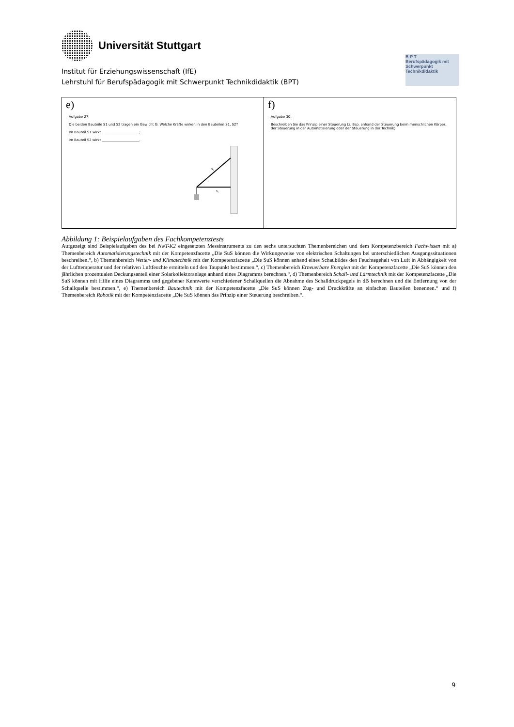Universität Stuttgart
Institut für Erziehungswissenschaft (IfE)
Lehrstuhl für Berufspädagogik mit Schwerpunkt Technikdidaktik (BPT)
B P T
Berufspädagogik mit Schwerpunkt Technikdidaktik
| e) Aufgabe 27: Die beiden Bauteile S1 und S2 tragen ein Gewicht G. Welche Kräfte wirken in den Bauteilen S1, S2? Im Bauteil S1 wirkt ______________________; im Bauteil S2 wirkt ______________________. S₁ S₂ | f) Aufgabe 30: Beschreiben Sie das Prinzip einer Steuerung (z. Bsp. anhand der Steuerung beim menschlichen Körper, der Steuerung in der Automatisierung oder der Steuerung in der Technik) |
Abbildung 1: Beispielaufgaben des Fachkompetenztests
Aufgezeigt sind Beispielaufgaben des bei NwT-K2 eingesetzten Messinstruments zu den sechs untersuchten Themenbereichen und dem Kompetenzbereich Fachwissen mit a) Themenbereich Automatisierungstechnik mit der Kompetenzfacette „Die SuS können die Wirkungsweise von elektrischen Schaltungen bei unterschiedlichen Ausgangssituationen beschreiben.“, b) Themenbereich Wetter- und Klimatechnik mit der Kompetenzfacette „Die SuS können anhand eines Schaubildes den Feuchtegehalt von Luft in Abhängigkeit von der Lufttemperatur und der relativen Luftfeuchte ermitteln und den Taupunkt bestimmen.“, c) Themenbereich Erneuerbare Energien mit der Kompetenzfacette „Die SuS können den jährlichen prozentualen Deckungsanteil einer Solarkollektoranlage anhand eines Diagramms berechnen.“, d) Themenbereich Schall- und Lärmtechnik mit der Kompetenzfacette „Die SuS können mit Hilfe eines Diagramms und gegebener Kennwerte verschiedener Schallquellen die Abnahme des Schalldruckpegels in dB berechnen und die Entfernung von der Schallquelle bestimmen.“, e) Themenbereich Bautechnik mit der Kompetenzfacette „Die SuS können Zug- und Druckkräfte an einfachen Bauteilen benennen.“ und f) Themenbereich Robotik mit der Kompetenzfacette „Die SuS können das Prinzip einer Steuerung beschreiben.“.
9